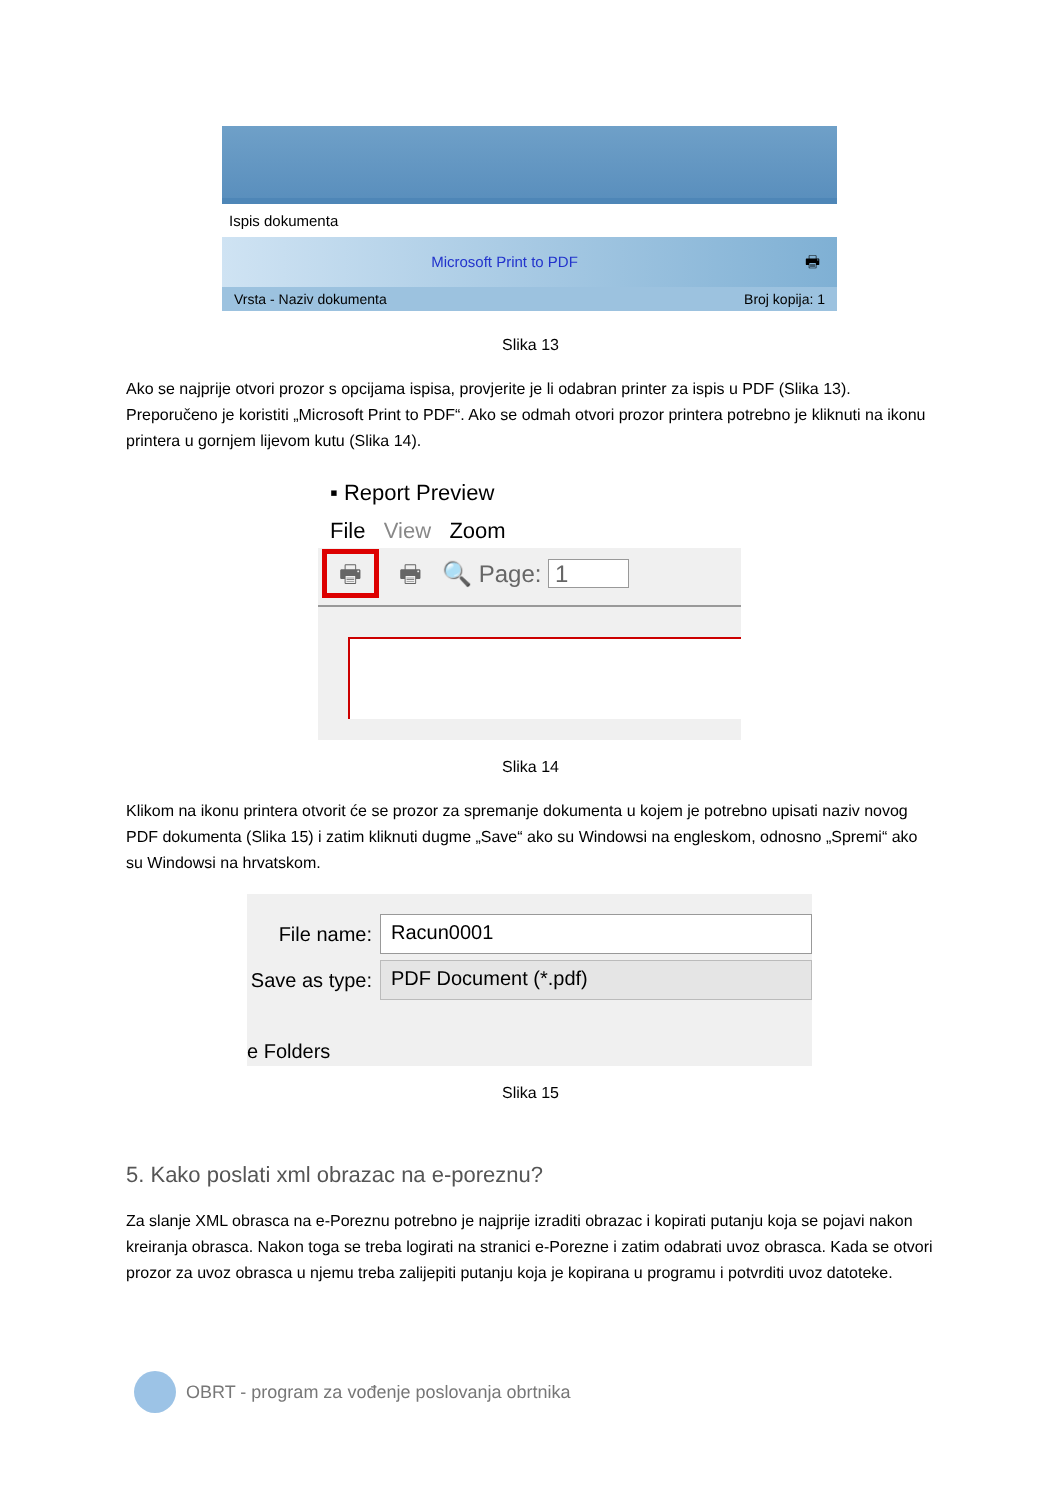Ispis dokumenta
Microsoft Print to PDF 🖶
Vrsta - Naziv dokumenta Broj kopija: 1
Slika 13
Ako se najprije otvori prozor s opcijama ispisa, provjerite je li odabran printer za ispis u PDF (Slika 13). Preporučeno je koristiti „Microsoft Print to PDF“. Ako se odmah otvori prozor printera potrebno je kliknuti na ikonu printera u gornjem lijevom kutu (Slika 14).
▪ Report Preview
File View Zoom
🖶 🖶 🔍 Page: 1
Slika 14
Klikom na ikonu printera otvorit će se prozor za spremanje dokumenta u kojem je potrebno upisati naziv novog PDF dokumenta (Slika 15) i zatim kliknuti dugme „Save“ ako su Windowsi na engleskom, odnosno „Spremi“ ako su Windowsi na hrvatskom.
File name: Racun0001
Save as type: PDF Document (*.pdf)
e Folders
Slika 15
5. Kako poslati xml obrazac na e-poreznu?
Za slanje XML obrasca na e-Poreznu potrebno je najprije izraditi obrazac i kopirati putanju koja se pojavi nakon kreiranja obrasca. Nakon toga se treba logirati na stranici e-Porezne i zatim odabrati uvoz obrasca. Kada se otvori prozor za uvoz obrasca u njemu treba zalijepiti putanju koja je kopirana u programu i potvrditi uvoz datoteke.
OBRT - program za vođenje poslovanja obrtnika